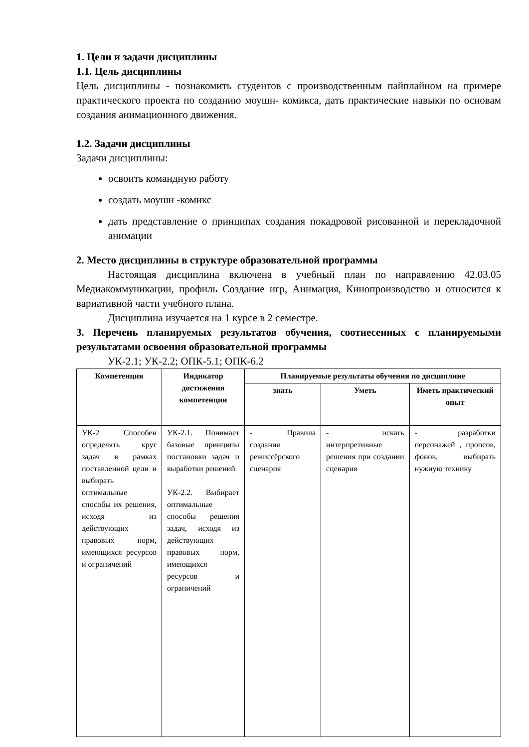1. Цели и задачи дисциплины
1.1. Цель дисциплины
Цель дисциплины - познакомить студентов с производственным пайплайном на примере практического проекта по созданию моушн- комикса, дать практические навыки по основам создания анимационного движения.
1.2. Задачи дисциплины
Задачи дисциплины:
освоить командную работу
создать моушн -комикс
дать представление о принципах создания покадровой рисованной и перекладочной анимации
2. Место дисциплины в структуре образовательной программы
Настоящая дисциплина включена в учебный план по направлению 42.03.05 Медиакоммуникации, профиль Создание игр, Анимация, Кинопроизводство и относится к вариативной части учебного плана.
Дисциплина изучается на 1 курсе в 2 семестре.
3. Перечень планируемых результатов обучения, соотнесенных с планируемыми результатами освоения образовательной программы
УК-2.1; УК-2.2; ОПК-5.1; ОПК-6.2
| Компетенция | Индикатор достижения компетенции | Планируемые результаты обучения по дисциплине | | |
| --- | --- | --- | --- | --- |
| | | знать | Уметь | Иметь практический опыт |
| УК-2 Способен определять круг задач в рамках поставленной цели и выбирать оптимальные способы их решения, исходя из действующих правовых норм, имеющихся ресурсов и ограничений | УК-2.1. Понимает базовые принципы постановки задач и выработки решений УК-2.2. Выбирает оптимальные способы решения задач, исходя из действующих правовых норм, имеющихся ресурсов и ограничений | - Правила создания режиссёрского сценария | - искать интерпретивные решения при создании сценария | - разработки персонажей , пропсов, фонов, выбирать нужную технику |